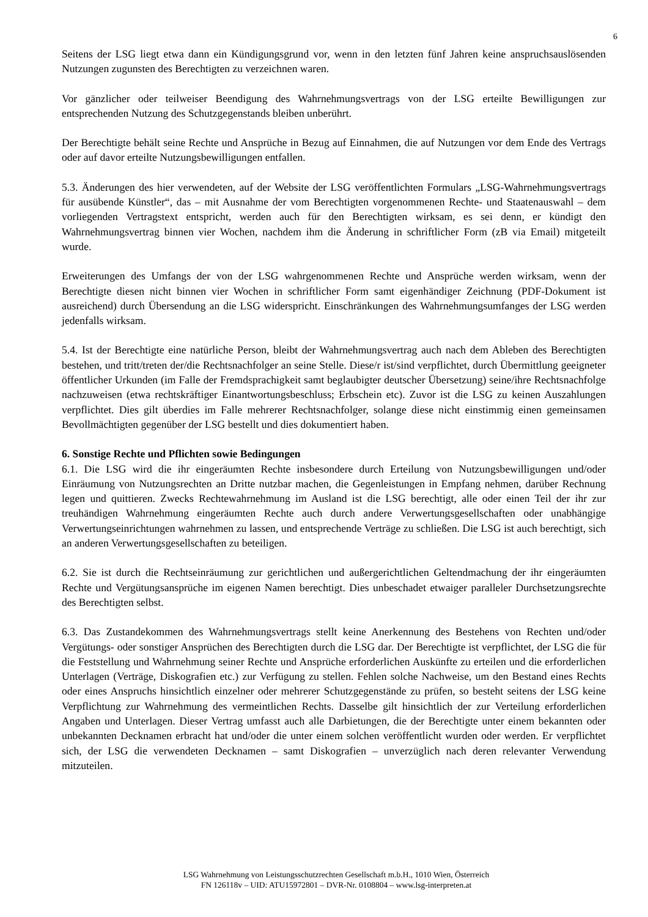6
Seitens der LSG liegt etwa dann ein Kündigungsgrund vor, wenn in den letzten fünf Jahren keine anspruchsauslösenden Nutzungen zugunsten des Berechtigten zu verzeichnen waren.
Vor gänzlicher oder teilweiser Beendigung des Wahrnehmungsvertrags von der LSG erteilte Bewilligungen zur entsprechenden Nutzung des Schutzgegenstands bleiben unberührt.
Der Berechtigte behält seine Rechte und Ansprüche in Bezug auf Einnahmen, die auf Nutzungen vor dem Ende des Vertrags oder auf davor erteilte Nutzungsbewilligungen entfallen.
5.3. Änderungen des hier verwendeten, auf der Website der LSG veröffentlichten Formulars „LSG-Wahrnehmungsvertrags für ausübende Künstler“, das – mit Ausnahme der vom Berechtigten vorgenommenen Rechte- und Staatenauswahl – dem vorliegenden Vertragstext entspricht, werden auch für den Berechtigten wirksam, es sei denn, er kündigt den Wahrnehmungsvertrag binnen vier Wochen, nachdem ihm die Änderung in schriftlicher Form (zB via Email) mitgeteilt wurde.
Erweiterungen des Umfangs der von der LSG wahrgenommenen Rechte und Ansprüche werden wirksam, wenn der Berechtigte diesen nicht binnen vier Wochen in schriftlicher Form samt eigenhändiger Zeichnung (PDF-Dokument ist ausreichend) durch Übersendung an die LSG widerspricht. Einschränkungen des Wahrnehmungsumfanges der LSG werden jedenfalls wirksam.
5.4. Ist der Berechtigte eine natürliche Person, bleibt der Wahrnehmungsvertrag auch nach dem Ableben des Berechtigten bestehen, und tritt/treten der/die Rechtsnachfolger an seine Stelle. Diese/r ist/sind verpflichtet, durch Übermittlung geeigneter öffentlicher Urkunden (im Falle der Fremdsprachigkeit samt beglaubigter deutscher Übersetzung) seine/ihre Rechtsnachfolge nachzuweisen (etwa rechtskräftiger Einantwortungsbeschluss; Erbschein etc). Zuvor ist die LSG zu keinen Auszahlungen verpflichtet. Dies gilt überdies im Falle mehrerer Rechtsnachfolger, solange diese nicht einstimmig einen gemeinsamen Bevollmächtigten gegenüber der LSG bestellt und dies dokumentiert haben.
6. Sonstige Rechte und Pflichten sowie Bedingungen
6.1. Die LSG wird die ihr eingeräumten Rechte insbesondere durch Erteilung von Nutzungsbewilligungen und/oder Einräumung von Nutzungsrechten an Dritte nutzbar machen, die Gegenleistungen in Empfang nehmen, darüber Rechnung legen und quittieren. Zwecks Rechtewahrnehmung im Ausland ist die LSG berechtigt, alle oder einen Teil der ihr zur treuhändigen Wahrnehmung eingeräumten Rechte auch durch andere Verwertungsgesellschaften oder unabhängige Verwertungseinrichtungen wahrnehmen zu lassen, und entsprechende Verträge zu schließen. Die LSG ist auch berechtigt, sich an anderen Verwertungsgesellschaften zu beteiligen.
6.2. Sie ist durch die Rechtseinräumung zur gerichtlichen und außergerichtlichen Geltendmachung der ihr eingeräumten Rechte und Vergütungsansprüche im eigenen Namen berechtigt. Dies unbeschadet etwaiger paralleler Durchsetzungsrechte des Berechtigten selbst.
6.3. Das Zustandekommen des Wahrnehmungsvertrags stellt keine Anerkennung des Bestehens von Rechten und/oder Vergütungs- oder sonstiger Ansprüchen des Berechtigten durch die LSG dar. Der Berechtigte ist verpflichtet, der LSG die für die Feststellung und Wahrnehmung seiner Rechte und Ansprüche erforderlichen Auskünfte zu erteilen und die erforderlichen Unterlagen (Verträge, Diskografien etc.) zur Verfügung zu stellen. Fehlen solche Nachweise, um den Bestand eines Rechts oder eines Anspruchs hinsichtlich einzelner oder mehrerer Schutzgegenstände zu prüfen, so besteht seitens der LSG keine Verpflichtung zur Wahrnehmung des vermeintlichen Rechts. Dasselbe gilt hinsichtlich der zur Verteilung erforderlichen Angaben und Unterlagen. Dieser Vertrag umfasst auch alle Darbietungen, die der Berechtigte unter einem bekannten oder unbekannten Decknamen erbracht hat und/oder die unter einem solchen veröffentlicht wurden oder werden. Er verpflichtet sich, der LSG die verwendeten Decknamen – samt Diskografien – unverzüglich nach deren relevanter Verwendung mitzuteilen.
LSG Wahrnehmung von Leistungsschutzrechten Gesellschaft m.b.H., 1010 Wien, Österreich
FN 126118v – UID: ATU15972801 – DVR-Nr. 0108804 – www.lsg-interpreten.at